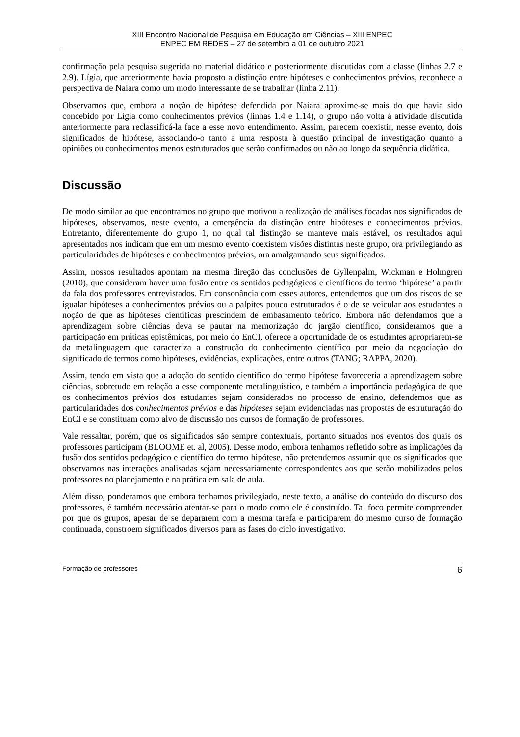XIII Encontro Nacional de Pesquisa em Educação em Ciências – XIII ENPEC
ENPEC EM REDES – 27 de setembro a 01 de outubro 2021
confirmação pela pesquisa sugerida no material didático e posteriormente discutidas com a classe (linhas 2.7 e 2.9). Lígia, que anteriormente havia proposto a distinção entre hipóteses e conhecimentos prévios, reconhece a perspectiva de Naiara como um modo interessante de se trabalhar (linha 2.11).
Observamos que, embora a noção de hipótese defendida por Naiara aproxime-se mais do que havia sido concebido por Lígia como conhecimentos prévios (linhas 1.4 e 1.14), o grupo não volta à atividade discutida anteriormente para reclassificá-la face a esse novo entendimento. Assim, parecem coexistir, nesse evento, dois significados de hipótese, associando-o tanto a uma resposta à questão principal de investigação quanto a opiniões ou conhecimentos menos estruturados que serão confirmados ou não ao longo da sequência didática.
Discussão
De modo similar ao que encontramos no grupo que motivou a realização de análises focadas nos significados de hipóteses, observamos, neste evento, a emergência da distinção entre hipóteses e conhecimentos prévios. Entretanto, diferentemente do grupo 1, no qual tal distinção se manteve mais estável, os resultados aqui apresentados nos indicam que em um mesmo evento coexistem visões distintas neste grupo, ora privilegiando as particularidades de hipóteses e conhecimentos prévios, ora amalgamando seus significados.
Assim, nossos resultados apontam na mesma direção das conclusões de Gyllenpalm, Wickman e Holmgren (2010), que consideram haver uma fusão entre os sentidos pedagógicos e científicos do termo ‘hipótese’ a partir da fala dos professores entrevistados. Em consonância com esses autores, entendemos que um dos riscos de se igualar hipóteses a conhecimentos prévios ou a palpites pouco estruturados é o de se veicular aos estudantes a noção de que as hipóteses científicas prescindem de embasamento teórico. Embora não defendamos que a aprendizagem sobre ciências deva se pautar na memorização do jargão científico, consideramos que a participação em práticas epistêmicas, por meio do EnCI, oferece a oportunidade de os estudantes apropriarem-se da metalinguagem que caracteriza a construção do conhecimento científico por meio da negociação do significado de termos como hipóteses, evidências, explicações, entre outros (TANG; RAPPA, 2020).
Assim, tendo em vista que a adoção do sentido científico do termo hipótese favoreceria a aprendizagem sobre ciências, sobretudo em relação a esse componente metalinguístico, e também a importância pedagógica de que os conhecimentos prévios dos estudantes sejam considerados no processo de ensino, defendemos que as particularidades dos conhecimentos prévios e das hipóteses sejam evidenciadas nas propostas de estruturação do EnCI e se constituam como alvo de discussão nos cursos de formação de professores.
Vale ressaltar, porém, que os significados são sempre contextuais, portanto situados nos eventos dos quais os professores participam (BLOOME et. al, 2005). Desse modo, embora tenhamos refletido sobre as implicações da fusão dos sentidos pedagógico e científico do termo hipótese, não pretendemos assumir que os significados que observamos nas interações analisadas sejam necessariamente correspondentes aos que serão mobilizados pelos professores no planejamento e na prática em sala de aula.
Além disso, ponderamos que embora tenhamos privilegiado, neste texto, a análise do conteúdo do discurso dos professores, é também necessário atentar-se para o modo como ele é construído. Tal foco permite compreender por que os grupos, apesar de se depararem com a mesma tarefa e participarem do mesmo curso de formação continuada, constroem significados diversos para as fases do ciclo investigativo.
Formação de professores 6